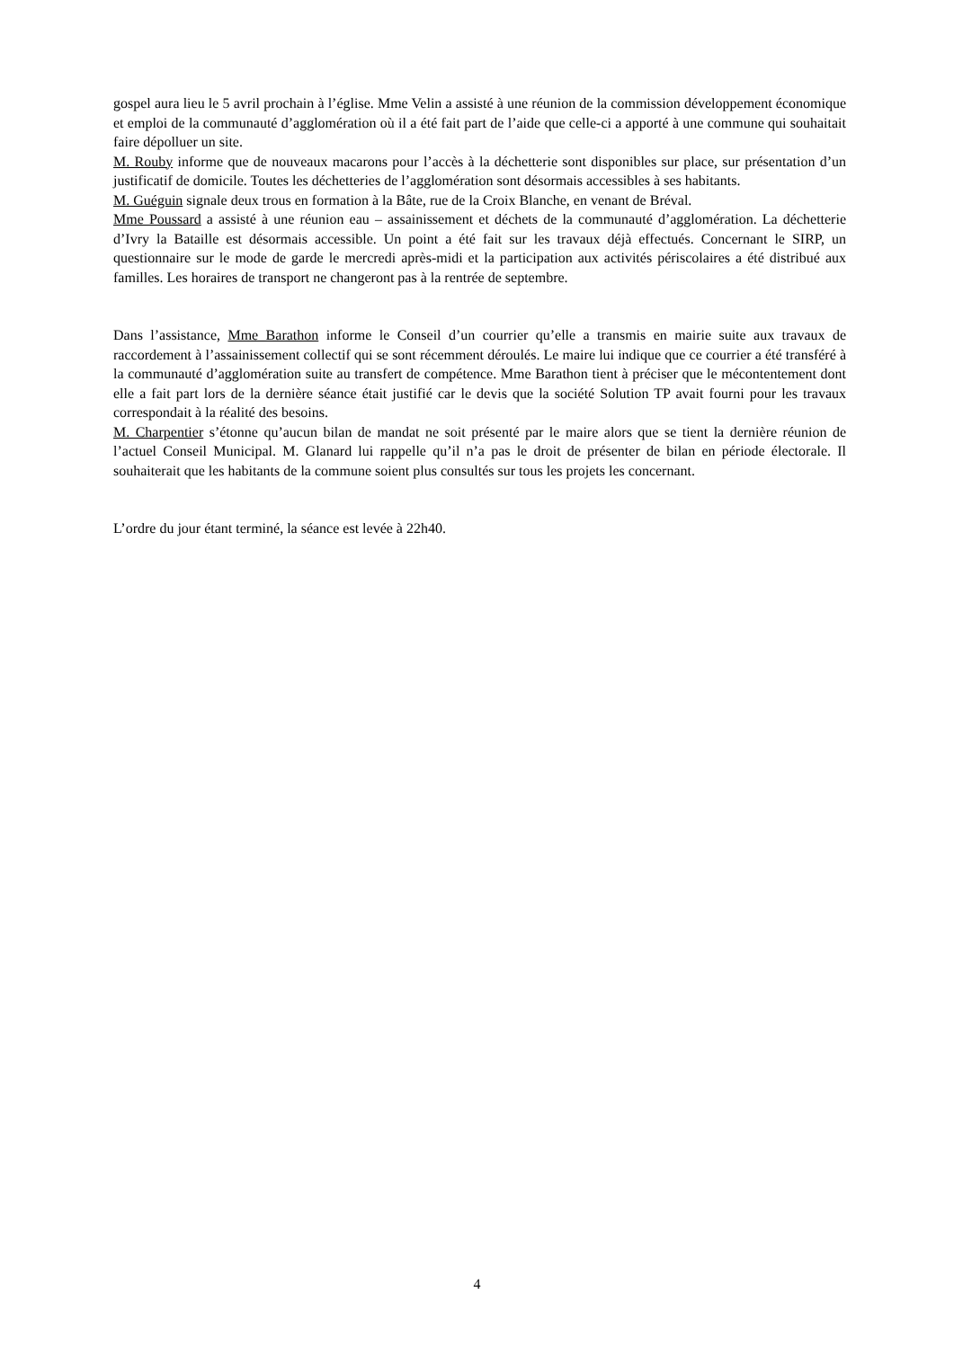gospel aura lieu le 5 avril prochain à l’église. Mme Velin a assisté à une réunion de la commission développement économique et emploi de la communauté d’agglomération où il a été fait part de l’aide que celle-ci a apporté à une commune qui souhaitait faire dépolluer un site.
M. Rouby informe que de nouveaux macarons pour l’accès à la déchetterie sont disponibles sur place, sur présentation d’un justificatif de domicile. Toutes les déchetteries de l’agglomération sont désormais accessibles à ses habitants.
M. Guéguin signale deux trous en formation à la Bâte, rue de la Croix Blanche, en venant de Bréval.
Mme Poussard a assisté à une réunion eau – assainissement et déchets de la communauté d’agglomération. La déchetterie d’Ivry la Bataille est désormais accessible. Un point a été fait sur les travaux déjà effectués. Concernant le SIRP, un questionnaire sur le mode de garde le mercredi après-midi et la participation aux activités périscolaires a été distribué aux familles. Les horaires de transport ne changeront pas à la rentrée de septembre.
Dans l’assistance, Mme Barathon informe le Conseil d’un courrier qu’elle a transmis en mairie suite aux travaux de raccordement à l’assainissement collectif qui se sont récemment déroulés. Le maire lui indique que ce courrier a été transféré à la communauté d’agglomération suite au transfert de compétence. Mme Barathon tient à préciser que le mécontentement dont elle a fait part lors de la dernière séance était justifié car le devis que la société Solution TP avait fourni pour les travaux correspondait à la réalité des besoins.
M. Charpentier s’étonne qu’aucun bilan de mandat ne soit présenté par le maire alors que se tient la dernière réunion de l’actuel Conseil Municipal. M. Glanard lui rappelle qu’il n’a pas le droit de présenter de bilan en période électorale. Il souhaiterait que les habitants de la commune soient plus consultés sur tous les projets les concernant.
L’ordre du jour étant terminé, la séance est levée à 22h40.
4